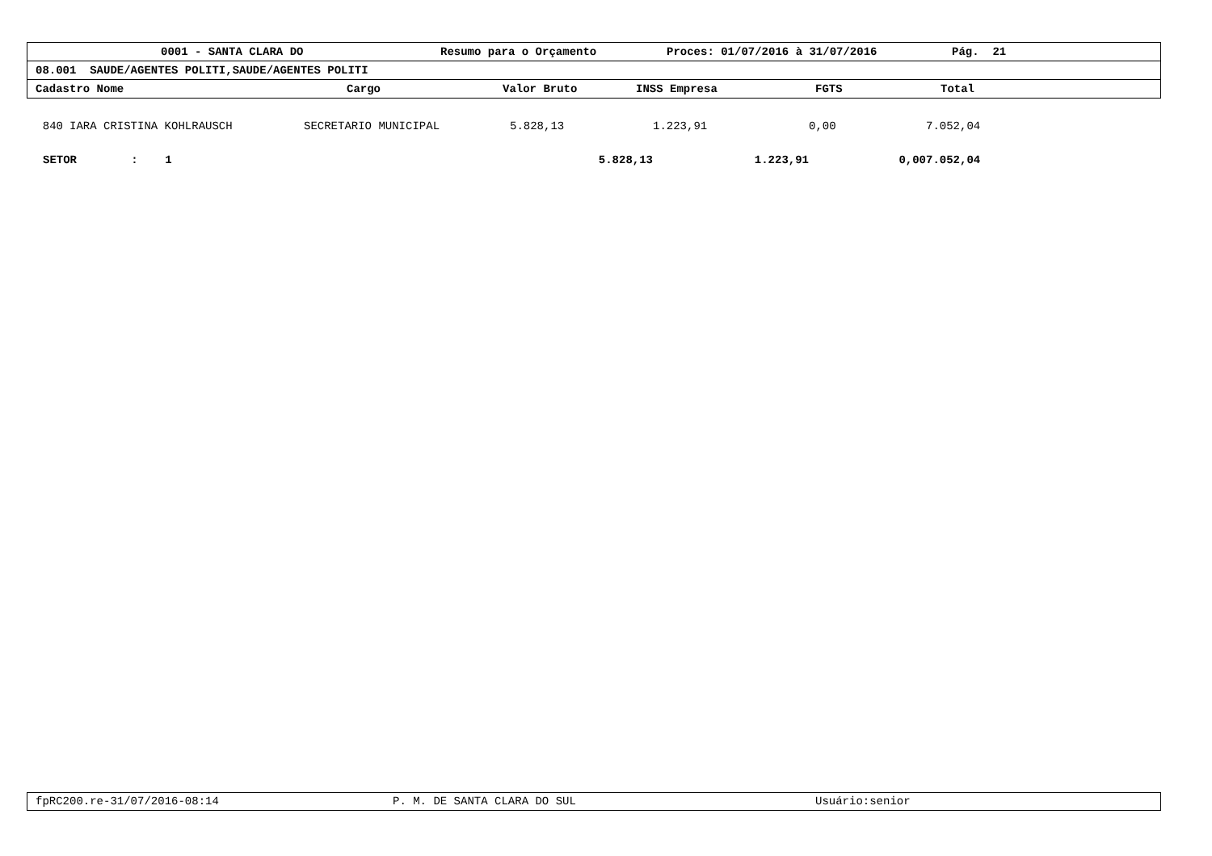0001 - SANTA CLARA DO Resumo para o Orçamento Proces: 01/07/2016 à 31/07/2016 Pág. 21
08.001 SAUDE/AGENTES POLITI,SAUDE/AGENTES POLITI
Cadastro Nome Cargo Valor Bruto INSS Empresa FGTS Total
| 840 | IARA CRISTINA KOHLRAUSCH | SECRETARIO MUNICIPAL | 5.828,13 | 1.223,91 | 0,00 | 7.052,04 |
| SETOR : 1 | | | 5.828,13 | 1.223,91 | 0,00 | 7.052,04 |
fpRC200.re-31/07/2016-08:14 P. M. DE SANTA CLARA DO SUL Usuário:senior